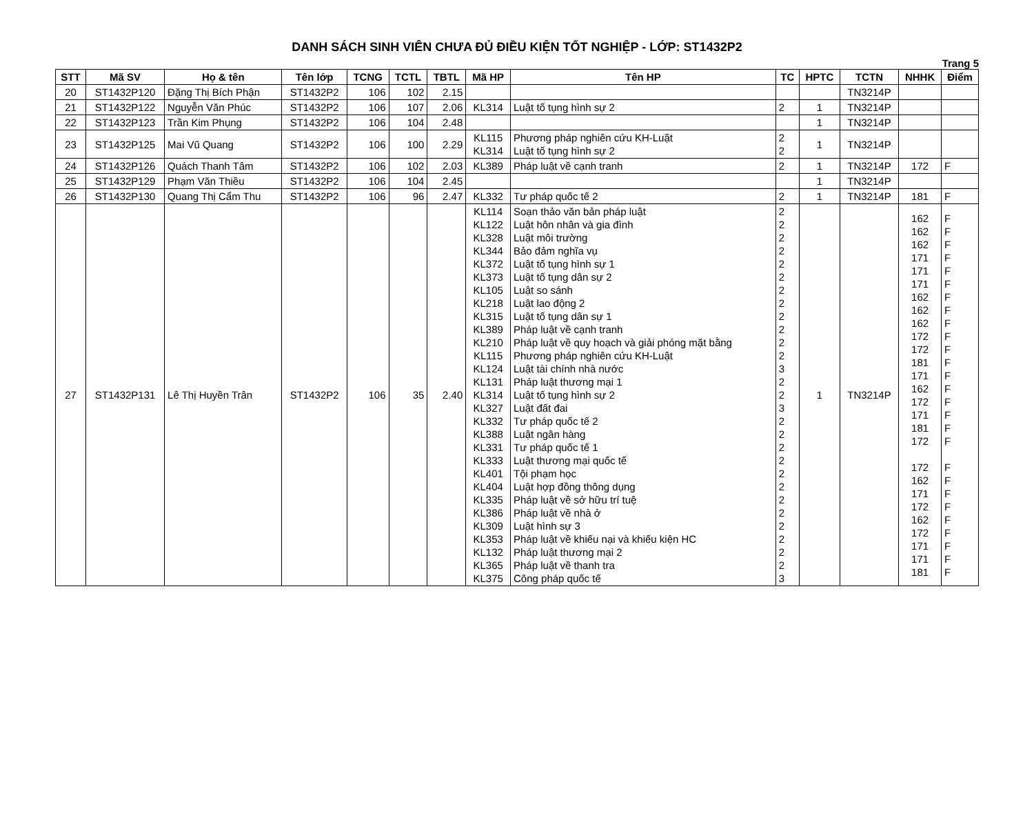DANH SÁCH SINH VIÊN CHƯA ĐỦ ĐIỀU KIỆN TỐT NGHIỆP - LỚP: ST1432P2
Trang 5
| STT | Mã SV | Họ & tên | Tên lớp | TCNG | TCTL | TBTL | Mã HP | Tên HP | TC | HPTC | TCTN | NHHK | Điểm |
| --- | --- | --- | --- | --- | --- | --- | --- | --- | --- | --- | --- | --- | --- |
| 20 | ST1432P120 | Đặng Thị Bích Phận | ST1432P2 | 106 | 102 | 2.15 | | | | | TN3214P | | |
| 21 | ST1432P122 | Nguyễn Văn Phúc | ST1432P2 | 106 | 107 | 2.06 | KL314 | Luật tố tụng hình sự 2 | 2 | 1 | TN3214P | | |
| 22 | ST1432P123 | Trần Kim Phụng | ST1432P2 | 106 | 104 | 2.48 | | | | 1 | TN3214P | | |
| 23 | ST1432P125 | Mai Vũ Quang | ST1432P2 | 106 | 100 | 2.29 | KL115 KL314 | Phương pháp nghiên cứu KH-Luật Luật tố tụng hình sự 2 | 2 2 | 1 | TN3214P | | |
| 24 | ST1432P126 | Quách Thanh Tâm | ST1432P2 | 106 | 102 | 2.03 | KL389 | Pháp luật về cạnh tranh | 2 | 1 | TN3214P | 172 | F |
| 25 | ST1432P129 | Phạm Văn Thiều | ST1432P2 | 106 | 104 | 2.45 | | | | 1 | TN3214P | | |
| 26 | ST1432P130 | Quang Thị Cẩm Thu | ST1432P2 | 106 | 96 | 2.47 | KL332 | Tư pháp quốc tế 2 | 2 | 1 | TN3214P | 181 | F |
| 27 | ST1432P131 | Lê Thị Huyền Trân | ST1432P2 | 106 | 35 | 2.40 | KL114 KL122 KL328 KL344 KL372 KL373 KL105 KL218 KL315 KL389 KL210 KL115 KL124 KL131 KL314 KL327 KL332 KL388 KL331 KL333 KL401 KL404 KL335 KL386 KL309 KL353 KL132 KL365 KL375 | Soạn thảo văn bản pháp luật Luật hôn nhân và gia đình Luật môi trường Bảo đảm nghĩa vụ Luật tố tụng hình sự 1 Luật tố tụng dân sự 2 Luật so sánh Luật lao động 2 Luật tố tụng dân sự 1 Pháp luật về cạnh tranh Pháp luật về quy hoạch và giải phóng mặt bằng Phương pháp nghiên cứu KH-Luật Luật tài chính nhà nước Pháp luật thương mại 1 Luật tố tụng hình sự 2 Luật đất đai Tư pháp quốc tế 2 Luật ngân hàng Tư pháp quốc tế 1 Luật thương mại quốc tế Tội phạm học Luật hợp đồng thông dụng Pháp luật về sở hữu trí tuệ Pháp luật về nhà ở Luật hình sự 3 Pháp luật về khiếu nại và khiếu kiện HC Pháp luật thương mại 2 Pháp luật về thanh tra Công pháp quốc tế | 2 2 2 2 2 2 2 2 2 2 2 2 3 2 2 3 2 2 2 2 2 2 2 2 2 2 2 2 3 | 1 | TN3214P | 162 162 162 171 171 171 162 162 162 172 172 181 171 162 172 171 181 172 172 162 171 172 162 172 171 171 181 | F F F F F F F F F F F F F F F F F F F F F F F F F F F |